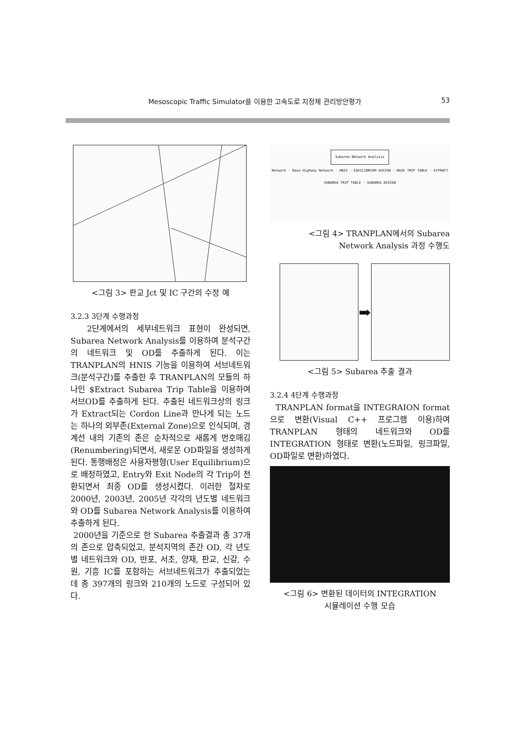Mesoscopic Traffic Simulator를 이용한 고속도로 지정체 관리방안평가 53
<그림 3> 판교 Jct 및 IC 구간의 수정 예
3.2.3 3단계 수행과정
2단계에서의 세부네트워크 표현이 완성되면, Subarea Network Analysis를 이용하여 분석구간의 네트워크 및 OD를 추출하게 된다. 이는 TRANPLAN의 HNIS 기능을 이용하여 서브네트워크(분석구간)를 추출한 후 TRANPLAN의 모듈의 하나인 $Extract Subarea Trip Table을 이용하여 서브OD를 추출하게 된다. 추출된 네트워크상의 링크가 Extract되는 Cordon Line과 만나게 되는 노드는 하나의 외부존(External Zone)으로 인식되며, 경계선 내의 기존의 존은 순차적으로 새롭게 번호매김(Renumbering)되면서, 새로운 OD파일을 생성하게 된다. 통행배정은 사용자평형(User Equilibrium)으로 배정하였고, Entry와 Exit Node의 각 Trip이 전환되면서 최종 OD를 생성시켰다. 이러한 절차로 2000년, 2003년, 2005년 각각의 년도별 네트워크와 OD를 Subarea Network Analysis를 이용하여 추출하게 된다.
2000년을 기준으로 한 Subarea 추출결과 총 37개의 존으로 압축되었고, 분석지역의 존간 OD, 각 년도별 네트워크와 OD, 반포, 서초, 양재, 판교, 신갈, 수원, 기흥 IC를 포함하는 서브네트워크가 추출되었는 데 총 397개의 링크와 210개의 노드로 구성되어 있다.
Subarea Network Analysis
Network · Base Highway Network · HNIS · EQUILIBRIUM ASSIGN · BASE TRIP TABLE · EXTRACT SUBAREA TRIP TABLE · SUBAREA ASSIGN
<그림 4> TRANPLAN에서의 Subarea
Network Analysis 과정 수행도
➡
<그림 5> Subarea 추출 결과
3.2.4 4단계 수행과정
TRANPLAN format을 INTEGRAION format으로 변환(Visual C++ 프로그램 이용)하여 TRANPLAN 형태의 네트워크와 OD를 INTEGRATION 형태로 변환(노드파일, 링크파일, OD파일로 변환)하였다.
<그림 6> 변환된 데이터의 INTEGRATION
시뮬레이션 수행 모습